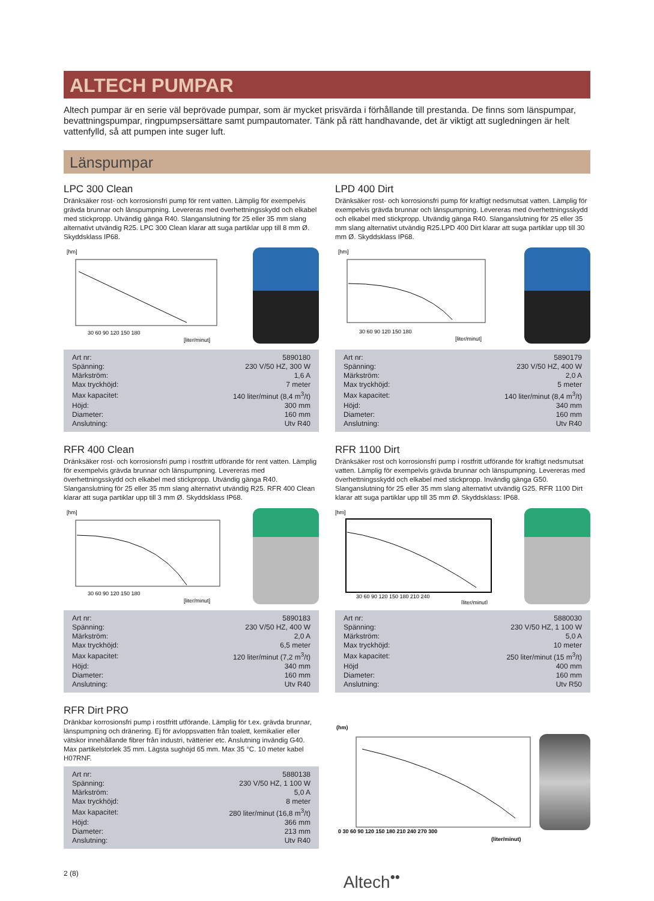ALTECH PUMPAR
Altech pumpar är en serie väl beprövade pumpar, som är mycket prisvärda i förhållande till prestanda. De finns som länspumpar, bevattningspumpar, ringpumpsersättare samt pumpautomater. Tänk på rätt handhavande, det är viktigt att sugledningen är helt vattenfylld, så att pumpen inte suger luft.
Länspumpar
LPC 300 Clean
Dränksäker rost- och korrosionsfri pump för rent vatten. Lämplig för exempelvis grävda brunnar och länspumpning. Levereras med överhettningsskydd och elkabel med stickpropp. Utvändig gänga R40. Slanganslutning för 25 eller 35 mm slang alternativt utvändig R25. LPC 300 Clean klarar att suga partiklar upp till 8 mm Ø. Skyddsklass IP68.
[hm]
30 60 90 120 150 180
[liter/minut]
| Art nr: | 5890180 |
| Spänning: | 230 V/50 HZ, 300 W |
| Märkström: | 1,6 A |
| Max tryckhöjd: | 7 meter |
| Max kapacitet: | 140 liter/minut (8,4 m<sup>3</sup>/t) |
| Höjd: | 300 mm |
| Diameter: | 160 mm |
| Anslutning: | Utv R40 |
LPD 400 Dirt
Dränksäker rost- och korrosionsfri pump för kraftigt nedsmutsat vatten. Lämplig för exempelvis grävda brunnar och länspumpning. Levereras med överhettningsskydd och elkabel med stickpropp. Utvändig gänga R40. Slanganslutning för 25 eller 35 mm slang alternativt utvändig R25.LPD 400 Dirt klarar att suga partiklar upp till 30 mm Ø. Skyddsklass IP68.
[hm]
30 60 90 120 150 180
[liter/minut]
| Art nr: | 5890179 |
| Spänning: | 230 V/50 HZ, 400 W |
| Märkström: | 2,0 A |
| Max tryckhöjd: | 5 meter |
| Max kapacitet: | 140 liter/minut (8,4 m<sup>3</sup>/t) |
| Höjd: | 340 mm |
| Diameter: | 160 mm |
| Anslutning: | Utv R40 |
RFR 400 Clean
Dränksäker rost- och korrosionsfri pump i rostfritt utförande för rent vatten. Lämplig för exempelvis grävda brunnar och länspumpning. Levereras med överhettningsskydd och elkabel med stickpropp. Utvändig gänga R40. Slanganslutning för 25 eller 35 mm slang alternativt utvändig R25. RFR 400 Clean klarar att suga partiklar upp till 3 mm Ø. Skyddsklass IP68.
[hm]
30 60 90 120 150 180
[liter/minut]
| Art nr: | 5890183 |
| Spänning: | 230 V/50 HZ, 400 W |
| Märkström: | 2,0 A |
| Max tryckhöjd: | 6,5 meter |
| Max kapacitet: | 120 liter/minut (7,2 m<sup>3</sup>/t) |
| Höjd: | 340 mm |
| Diameter: | 160 mm |
| Anslutning: | Utv R40 |
RFR 1100 Dirt
Dränksäker rost och korrosionsfri pump i rostfritt utförande för kraftigt nedsmutsat vatten. Lämplig för exempelvis grävda brunnar och länspumpning. Levereras med överhettningsskydd och elkabel med stickpropp. Invändig gänga G50. Slanganslutning för 25 eller 35 mm slang alternativt utvändig G25. RFR 1100 Dirt klarar att suga partiklar upp till 35 mm Ø. Skyddsklass: IP68.
[hm]
30 60 90 120 150 180 210 240
[liter/minut]
| Art nr: | 5880030 |
| Spänning: | 230 V/50 HZ, 1 100 W |
| Märkström: | 5,0 A |
| Max tryckhöjd: | 10 meter |
| Max kapacitet: | 250 liter/minut (15 m<sup>3</sup>/t) |
| Höjd | 400 mm |
| Diameter: | 160 mm |
| Anslutning: | Utv R50 |
RFR Dirt PRO
Dränkbar korrosionsfri pump i rostfritt utförande. Lämplig för t.ex. grävda brunnar, länspumpning och dränering. Ej för avloppsvatten från toalett, kemikalier eller vätskor innehållande fibrer från industri, tvätterier etc. Anslutning invändig G40. Max partikelstorlek 35 mm. Lägsta sughöjd 65 mm. Max 35 °C. 10 meter kabel H07RNF.
| Art nr: | 5880138 |
| Spänning: | 230 V/50 HZ, 1 100 W |
| Märkström: | 5,0 A |
| Max tryckhöjd: | 8 meter |
| Max kapacitet: | 280 liter/minut (16,8 m<sup>3</sup>/t) |
| Höjd: | 366 mm |
| Diameter: | 213 mm |
| Anslutning: | Utv R40 |
(hm)
0 30 60 90 120 150 180 210 240 270 300
(liter/minut)
2 (8) Altech<sup>••</sup>